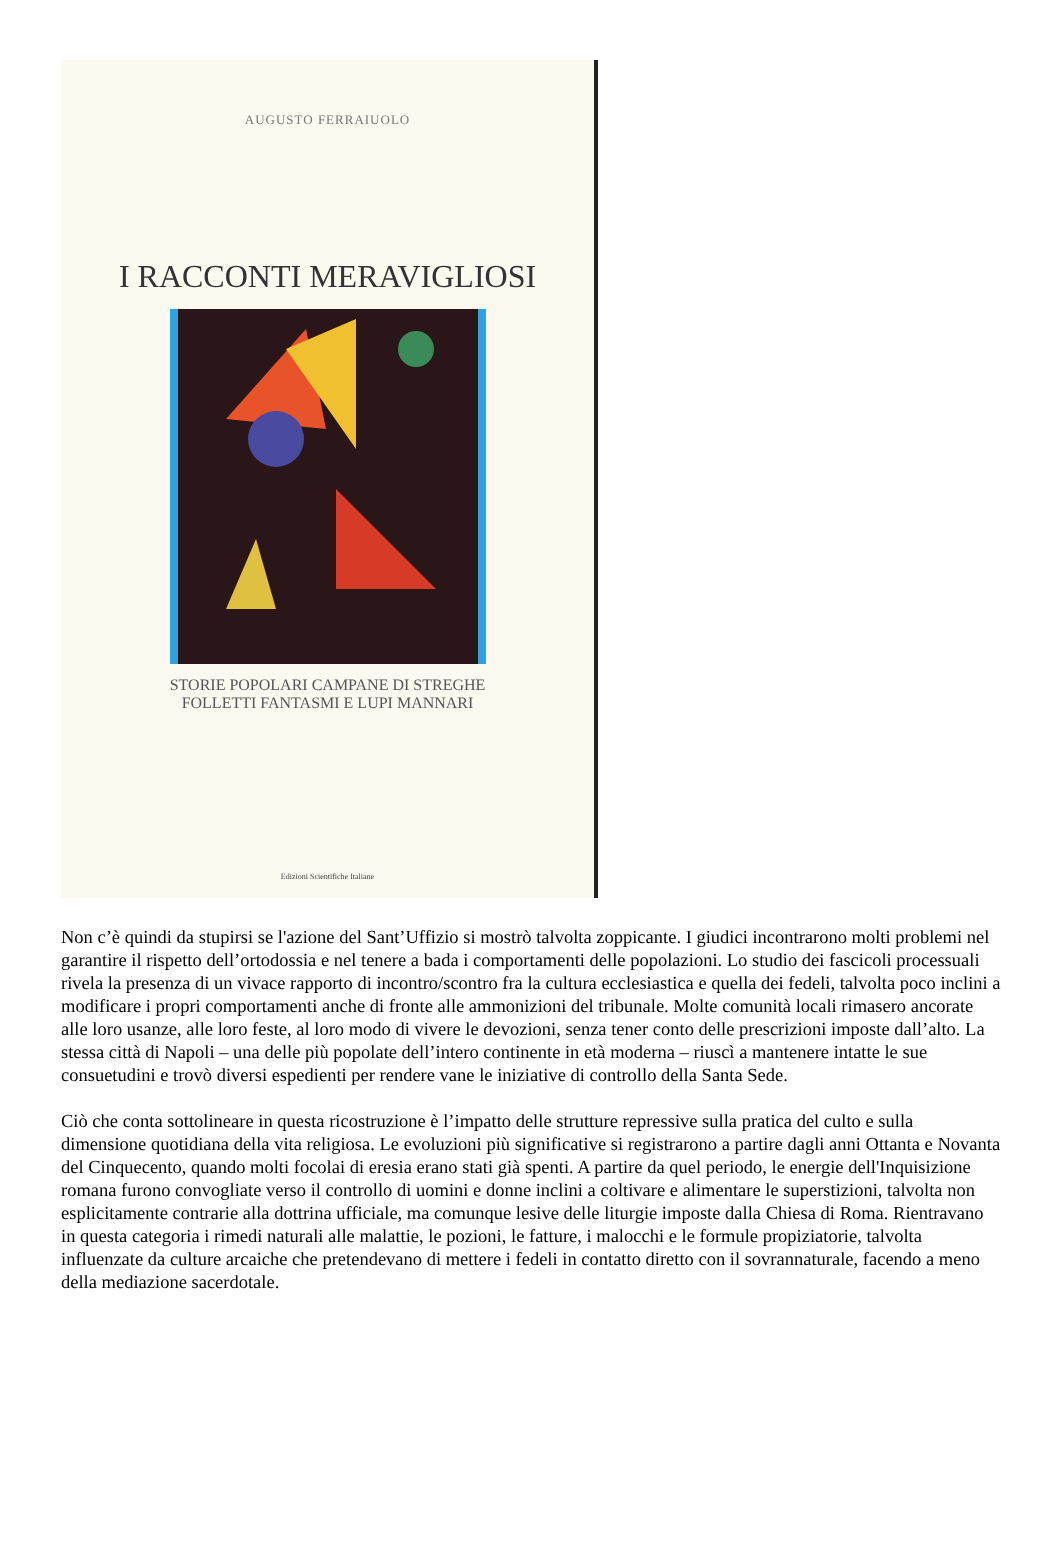AUGUSTO FERRAIUOLO
I RACCONTI MERAVIGLIOSI
STORIE POPOLARI CAMPANE DI STREGHE
FOLLETTI FANTASMI E LUPI MANNARI
Edizioni Scientifiche Italiane
Non c’è quindi da stupirsi se l'azione del Sant’Uffizio si mostrò talvolta zoppicante. I giudici incontrarono molti problemi nel garantire il rispetto dell’ortodossia e nel tenere a bada i comportamenti delle popolazioni. Lo studio dei fascicoli processuali rivela la presenza di un vivace rapporto di incontro/scontro fra la cultura ecclesiastica e quella dei fedeli, talvolta poco inclini a modificare i propri comportamenti anche di fronte alle ammonizioni del tribunale. Molte comunità locali rimasero ancorate alle loro usanze, alle loro feste, al loro modo di vivere le devozioni, senza tener conto delle prescrizioni imposte dall’alto. La stessa città di Napoli – una delle più popolate dell’intero continente in età moderna – riuscì a mantenere intatte le sue consuetudini e trovò diversi espedienti per rendere vane le iniziative di controllo della Santa Sede.
Ciò che conta sottolineare in questa ricostruzione è l’impatto delle strutture repressive sulla pratica del culto e sulla dimensione quotidiana della vita religiosa. Le evoluzioni più significative si registrarono a partire dagli anni Ottanta e Novanta del Cinquecento, quando molti focolai di eresia erano stati già spenti. A partire da quel periodo, le energie dell'Inquisizione romana furono convogliate verso il controllo di uomini e donne inclini a coltivare e alimentare le superstizioni, talvolta non esplicitamente contrarie alla dottrina ufficiale, ma comunque lesive delle liturgie imposte dalla Chiesa di Roma. Rientravano in questa categoria i rimedi naturali alle malattie, le pozioni, le fatture, i malocchi e le formule propiziatorie, talvolta influenzate da culture arcaiche che pretendevano di mettere i fedeli in contatto diretto con il sovrannaturale, facendo a meno della mediazione sacerdotale.